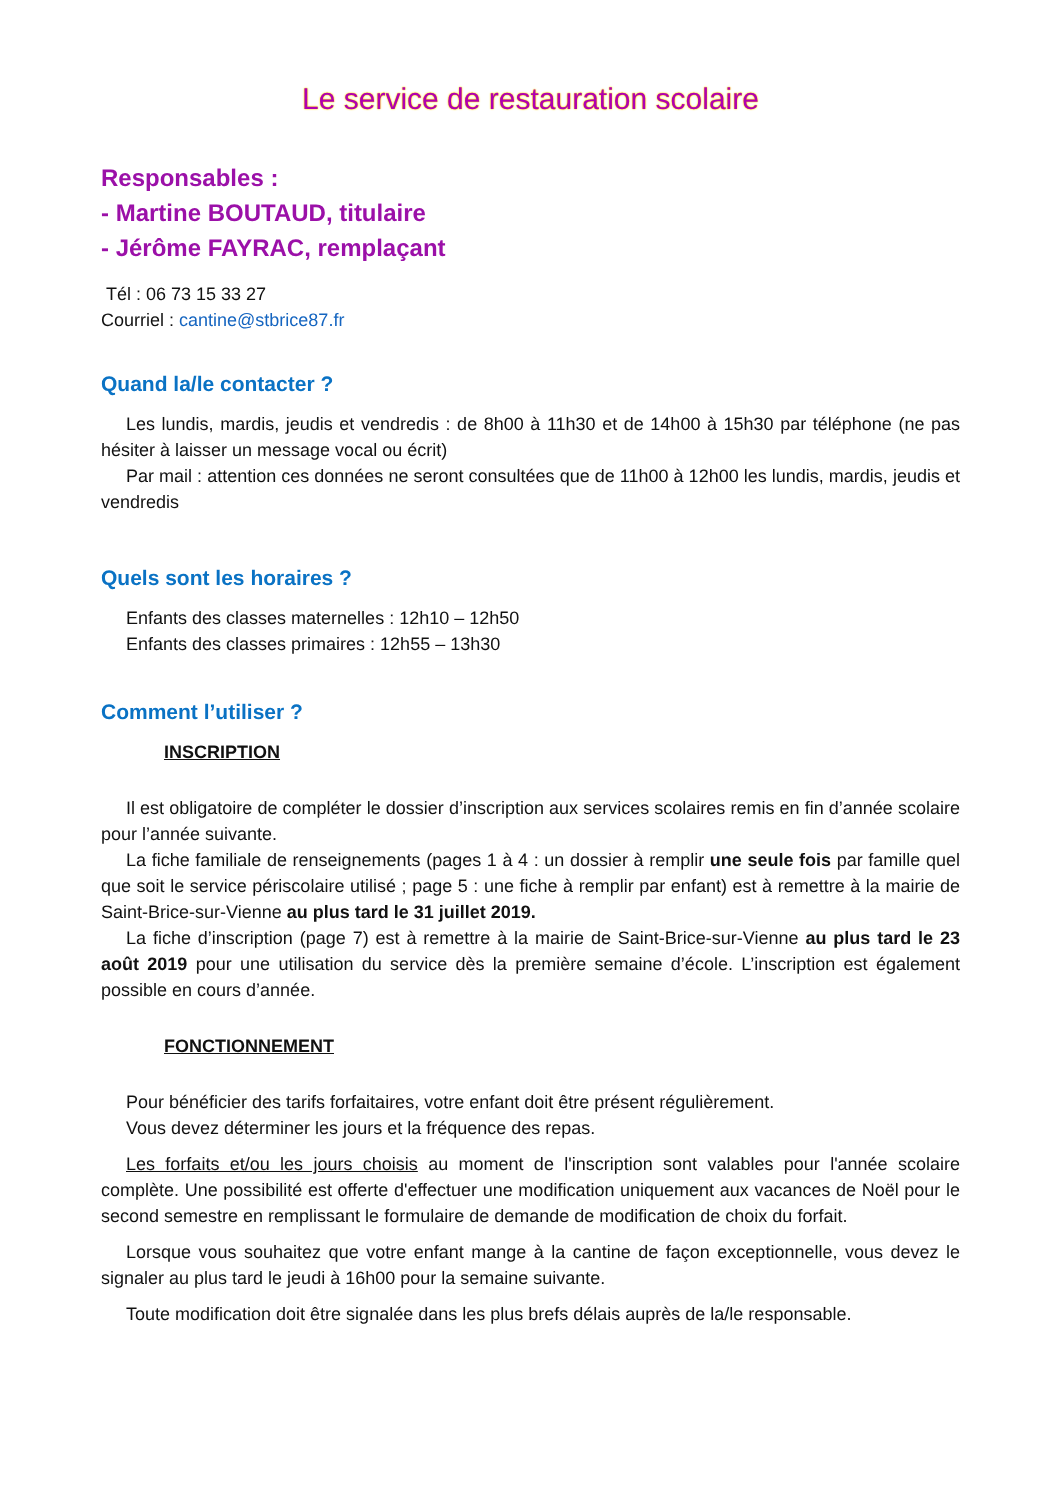Le service de restauration scolaire
Responsables :
- Martine BOUTAUD, titulaire
- Jérôme FAYRAC, remplaçant
Tél : 06 73 15 33 27
Courriel : cantine@stbrice87.fr
Quand la/le contacter ?
Les lundis, mardis, jeudis et vendredis : de 8h00 à 11h30 et de 14h00 à 15h30 par téléphone (ne pas hésiter à laisser un message vocal ou écrit)
Par mail : attention ces données ne seront consultées que de 11h00 à 12h00 les lundis, mardis, jeudis et vendredis
Quels sont les horaires ?
Enfants des classes maternelles : 12h10 – 12h50
Enfants des classes primaires : 12h55 – 13h30
Comment l’utiliser ?
INSCRIPTION
Il est obligatoire de compléter le dossier d’inscription aux services scolaires remis en fin d’année scolaire pour l’année suivante.
La fiche familiale de renseignements (pages 1 à 4 : un dossier à remplir une seule fois par famille quel que soit le service périscolaire utilisé ; page 5 : une fiche à remplir par enfant) est à remettre à la mairie de Saint-Brice-sur-Vienne au plus tard le 31 juillet 2019.
La fiche d’inscription (page 7) est à remettre à la mairie de Saint-Brice-sur-Vienne au plus tard le 23 août 2019 pour une utilisation du service dès la première semaine d’école. L’inscription est également possible en cours d’année.
FONCTIONNEMENT
Pour bénéficier des tarifs forfaitaires, votre enfant doit être présent régulièrement.
Vous devez déterminer les jours et la fréquence des repas.
Les forfaits et/ou les jours choisis au moment de l'inscription sont valables pour l'année scolaire complète. Une possibilité est offerte d'effectuer une modification uniquement aux vacances de Noël pour le second semestre en remplissant le formulaire de demande de modification de choix du forfait.
Lorsque vous souhaitez que votre enfant mange à la cantine de façon exceptionnelle, vous devez le signaler au plus tard le jeudi à 16h00 pour la semaine suivante.
Toute modification doit être signalée dans les plus brefs délais auprès de la/le responsable.